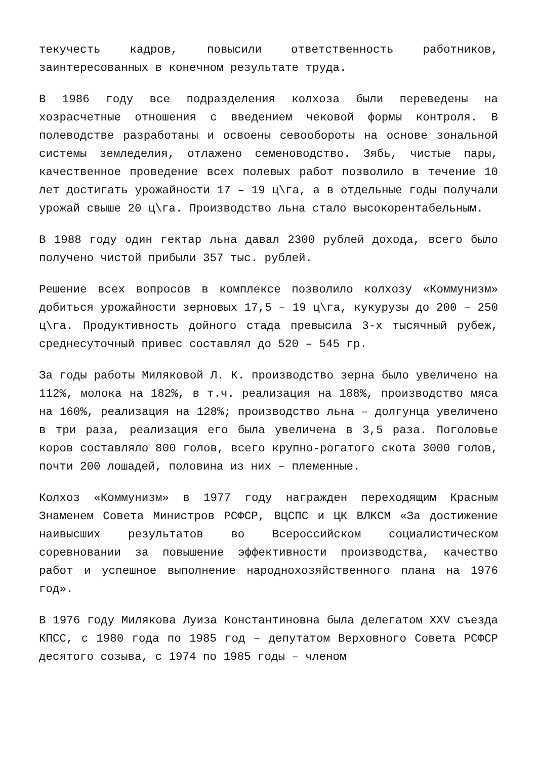текучесть кадров, повысили ответственность работников, заинтересованных в конечном результате труда.
В 1986 году все подразделения колхоза были переведены на хозрасчетные отношения с введением чековой формы контроля. В полеводстве разработаны и освоены севообороты на основе зональной системы земледелия, отлажено семеноводство. Зябь, чистые пары, качественное проведение всех полевых работ позволило в течение 10 лет достигать урожайности 17 – 19 ц\га, а в отдельные годы получали урожай свыше 20 ц\га. Производство льна стало высокорентабельным.
В 1988 году один гектар льна давал 2300 рублей дохода, всего было получено чистой прибыли 357 тыс. рублей.
Решение всех вопросов в комплексе позволило колхозу «Коммунизм» добиться урожайности зерновых 17,5 – 19 ц\га, кукурузы до 200 – 250 ц\га. Продуктивность дойного стада превысила 3-х тысячный рубеж, среднесуточный привес составлял до 520 – 545 гр.
За годы работы Миляковой Л. К. производство зерна было увеличено на 112%, молока на 182%, в т.ч. реализация на 188%, производство мяса на 160%, реализация на 128%; производство льна – долгунца увеличено в три раза, реализация его была увеличена в 3,5 раза. Поголовье коров составляло 800 голов, всего крупно-рогатого скота 3000 голов, почти 200 лошадей, половина из них – племенные.
Колхоз «Коммунизм» в 1977 году награжден переходящим Красным Знаменем Совета Министров РСФСР, ВЦСПС и ЦК ВЛКСМ «За достижение наивысших результатов во Всероссийском социалистическом соревновании за повышение эффективности производства, качество работ и успешное выполнение народнохозяйственного плана на 1976 год».
В 1976 году Милякова Луиза Константиновна была делегатом XXV съезда КПСС, с 1980 года по 1985 год – депутатом Верховного Совета РСФСР десятого созыва, с 1974 по 1985 годы – членом